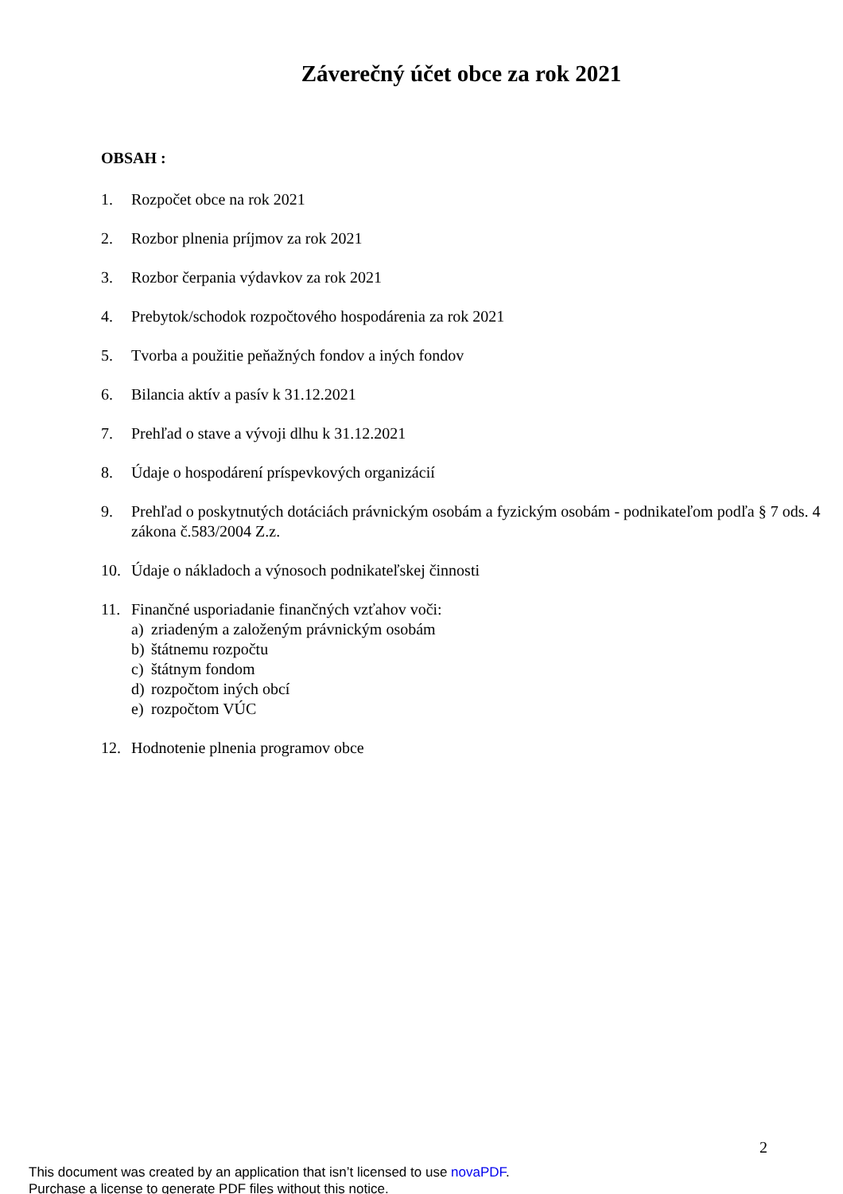Záverečný účet obce za rok 2021
OBSAH :
1. Rozpočet obce na rok 2021
2. Rozbor plnenia príjmov za rok 2021
3. Rozbor čerpania výdavkov za rok 2021
4. Prebytok/schodok rozpočtového hospodárenia za rok 2021
5. Tvorba a použitie peňažných fondov a iných fondov
6. Bilancia aktív a pasív k 31.12.2021
7. Prehľad o stave a vývoji dlhu k 31.12.2021
8. Údaje o hospodárení príspevkových organizácií
9. Prehľad o poskytnutých dotáciách právnickým osobám a fyzickým osobám - podnikateľom podľa § 7 ods. 4 zákona č.583/2004 Z.z.
10. Údaje o nákladoch a výnosoch podnikateľskej činnosti
11. Finančné usporiadanie finančných vzťahov voči:
a) zriadeným a založeným právnickým osobám
b) štátnemu rozpočtu
c) štátnym fondom
d) rozpočtom iných obcí
e) rozpočtom VÚC
12. Hodnotenie plnenia programov obce
2
This document was created by an application that isn’t licensed to use novaPDF.
Purchase a license to generate PDF files without this notice.